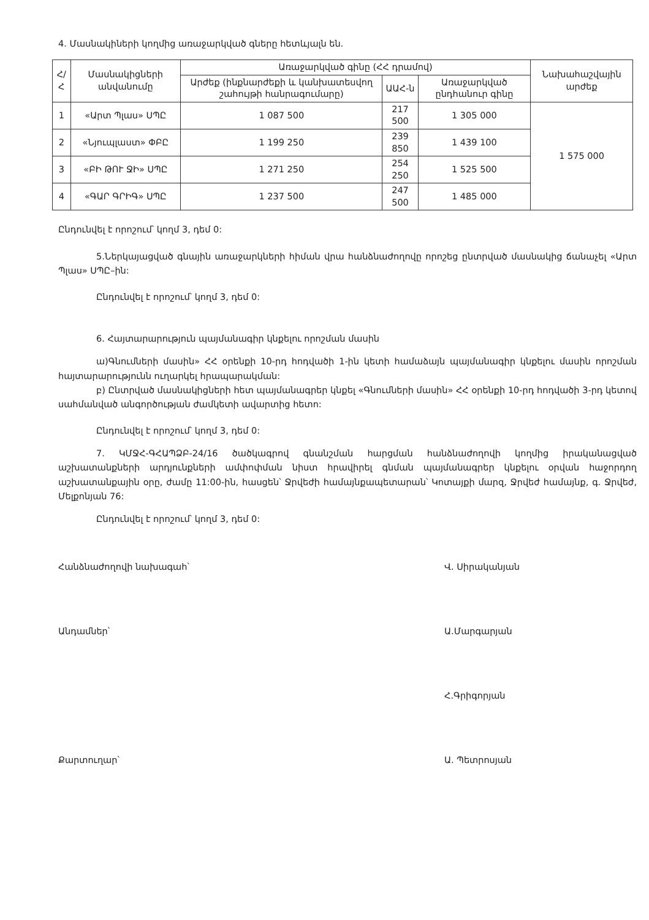4. Մասնակիների կողմից առաջարկված գները հետևյալն են.
| Հ/Հ | Մասնակիցների անվանումը | Առաջարկված գինը (ՀՀ դրամով) | | | Նախահաշվային արժեք |
| --- | --- | --- | --- | --- | --- |
| | | Արժեք (ինքնարժեքի և կանխատեսվող շահույթի հանրագումարը) | ԱԱՀ-ն | Առաջարկված ընդհանուր գինը | |
| 1 | «Արտ Պլաս» ՍՊԸ | 1 087 500 | 217 500 | 1 305 000 | 1 575 000 |
| 2 | «Նյուպլաստ» ՓԲԸ | 1 199 250 | 239 850 | 1 439 100 | |
| 3 | «ԲԻ ԹՈՒ ՋԻ» ՍՊԸ | 1 271 250 | 254 250 | 1 525 500 | |
| 4 | «ԳԱՐ ԳՐԻԳ» ՍՊԸ | 1 237 500 | 247 500 | 1 485 000 | |
Ընդունվել է որոշում՝ կողմ 3, դեմ 0:
5.Ներկայացված գնային առաջարկների հիման վրա հանձնաժողովը որոշեց ընտրված մասնակից ճանաչել «Արտ Պլաս» ՍՊԸ–ին:
Ընդունվել է որոշում՝ կողմ 3, դեմ 0:
6. Հայտարարություն պայմանագիր կնքելու որոշման մասին
ա)Գնումների մասին» ՀՀ օրենքի 10-րդ հոդվածի 1-ին կետի համաձայն պայմանագիր կնքելու մասին որոշման հայտարարությունն ուղարկել հրապարակման:
բ) Ընտրված մասնակիցների հետ պայմանագրեր կնքել «Գնումների մասին» ՀՀ օրենքի 10-րդ հոդվածի 3-րդ կետով սահմանված անգործության ժամկետի ավարտից հետո:
Ընդունվել է որոշում՝ կողմ 3, դեմ 0:
7. ԿՄՋՀ-ԳՀԱՊՁԲ-24/16 ծածկագրով գնանշման հարցման հանձնաժողովի կողմից իրականացված աշխատանքների արդյունքների ամփոփման նիստ հրավիրել գնման պայմանագրեր կնքելու օրվան հաջորդող աշխատանքային օրը, ժամը 11:00-ին, հասցեն՝ Ջրվեժի համայնքապետարան՝ Կոտայքի մարզ, Ջրվեժ համայնք, գ. Ջրվեժ, Մելքոնյան 76:
Ընդունվել է որոշում՝ կողմ 3, դեմ 0:
Հանձնաժողովի նախագահ՝ Վ. Սիրականյան
Անդամներ՝ Ա.Մարգարյան
Հ.Գրիգորյան
Քարտուղար՝ Ա. Պետրոսյան